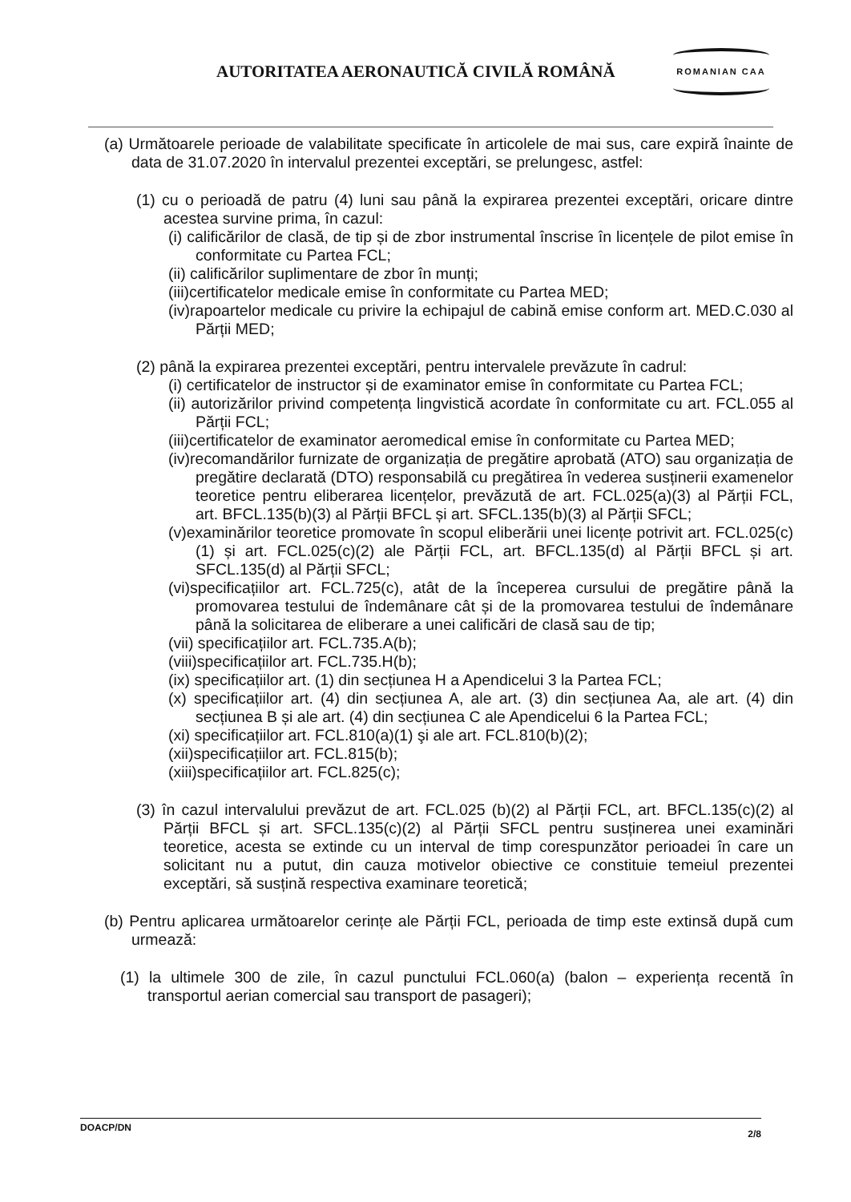AUTORITATEA AERONAUTICĂ CIVILĂ ROMÂNĂ
ROMANIAN CAA
(a) Următoarele perioade de valabilitate specificate în articolele de mai sus, care expiră înainte de data de 31.07.2020 în intervalul prezentei exceptări, se prelungesc, astfel:
(1) cu o perioadă de patru (4) luni sau până la expirarea prezentei exceptări, oricare dintre acestea survine prima, în cazul:
(i) calificărilor de clasă, de tip și de zbor instrumental înscrise în licențele de pilot emise în conformitate cu Partea FCL;
(ii) calificărilor suplimentare de zbor în munți;
(iii)certificatelor medicale emise în conformitate cu Partea MED;
(iv)rapoartelor medicale cu privire la echipajul de cabină emise conform art. MED.C.030 al Părții MED;
(2) până la expirarea prezentei exceptări, pentru intervalele prevăzute în cadrul:
(i) certificatelor de instructor și de examinator emise în conformitate cu Partea FCL;
(ii) autorizărilor privind competența lingvistică acordate în conformitate cu art. FCL.055 al Părții FCL;
(iii)certificatelor de examinator aeromedical emise în conformitate cu Partea MED;
(iv)recomandărilor furnizate de organizația de pregătire aprobată (ATO) sau organizația de pregătire declarată (DTO) responsabilă cu pregătirea în vederea susținerii examenelor teoretice pentru eliberarea licențelor, prevăzută de art. FCL.025(a)(3) al Părții FCL, art. BFCL.135(b)(3) al Părții BFCL și art. SFCL.135(b)(3) al Părții SFCL;
(v)examinărilor teoretice promovate în scopul eliberării unei licențe potrivit art. FCL.025(c)(1) și art. FCL.025(c)(2) ale Părții FCL, art. BFCL.135(d) al Părții BFCL și art. SFCL.135(d) al Părții SFCL;
(vi)specificațiilor art. FCL.725(c), atât de la începerea cursului de pregătire până la promovarea testului de îndemânare cât și de la promovarea testului de îndemânare până la solicitarea de eliberare a unei calificări de clasă sau de tip;
(vii) specificațiilor art. FCL.735.A(b);
(viii)specificațiilor art. FCL.735.H(b);
(ix) specificațiilor art. (1) din secțiunea H a Apendicelui 3 la Partea FCL;
(x) specificațiilor art. (4) din secțiunea A, ale art. (3) din secțiunea Aa, ale art. (4) din secțiunea B și ale art. (4) din secțiunea C ale Apendicelui 6 la Partea FCL;
(xi) specificațiilor art. FCL.810(a)(1) şi ale art. FCL.810(b)(2);
(xii)specificațiilor art. FCL.815(b);
(xiii)specificațiilor art. FCL.825(c);
(3) în cazul intervalului prevăzut de art. FCL.025 (b)(2) al Părții FCL, art. BFCL.135(c)(2) al Părții BFCL și art. SFCL.135(c)(2) al Părții SFCL pentru susținerea unei examinări teoretice, acesta se extinde cu un interval de timp corespunzător perioadei în care un solicitant nu a putut, din cauza motivelor obiective ce constituie temeiul prezentei exceptări, să susțină respectiva examinare teoretică;
(b) Pentru aplicarea următoarelor cerințe ale Părții FCL, perioada de timp este extinsă după cum urmează:
(1) la ultimele 300 de zile, în cazul punctului FCL.060(a) (balon – experiența recentă în transportul aerian comercial sau transport de pasageri);
DOACP/DN 2/8